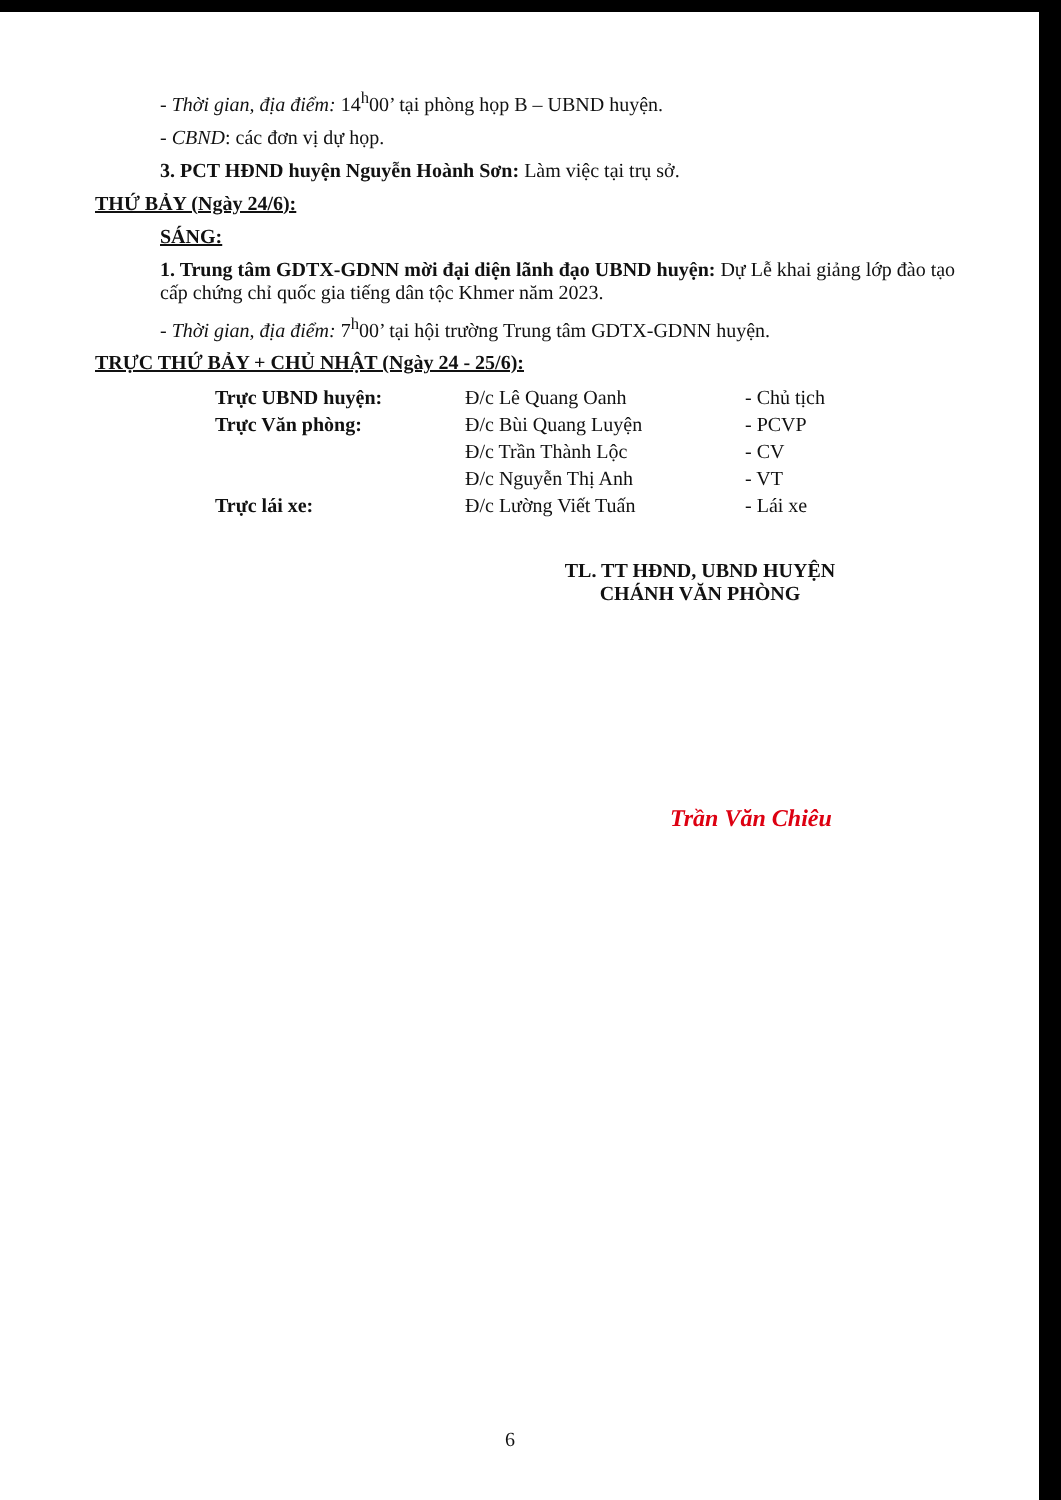- Thời gian, địa điểm: 14<sup>h</sup>00’ tại phòng họp B – UBND huyện.
- CBND: các đơn vị dự họp.
3. PCT HĐND huyện Nguyễn Hoành Sơn: Làm việc tại trụ sở.
THỨ BẢY (Ngày 24/6):
SÁNG:
1. Trung tâm GDTX-GDNN mời đại diện lãnh đạo UBND huyện: Dự Lễ khai giảng lớp đào tạo cấp chứng chỉ quốc gia tiếng dân tộc Khmer năm 2023.
- Thời gian, địa điểm: 7<sup>h</sup>00’ tại hội trường Trung tâm GDTX-GDNN huyện.
TRỰC THỨ BẢY + CHỦ NHẬT (Ngày 24 - 25/6):
| Trực UBND huyện: | Đ/c Lê Quang Oanh | - Chủ tịch |
| Trực Văn phòng: | Đ/c Bùi Quang Luyện | - PCVP |
| | Đ/c Trần Thành Lộc | - CV |
| | Đ/c Nguyễn Thị Anh | - VT |
| Trực lái xe: | Đ/c Lường Viết Tuấn | - Lái xe |
TL. TT HĐND, UBND HUYỆN
CHÁNH VĂN PHÒNG
Trần Văn Chiêu
6